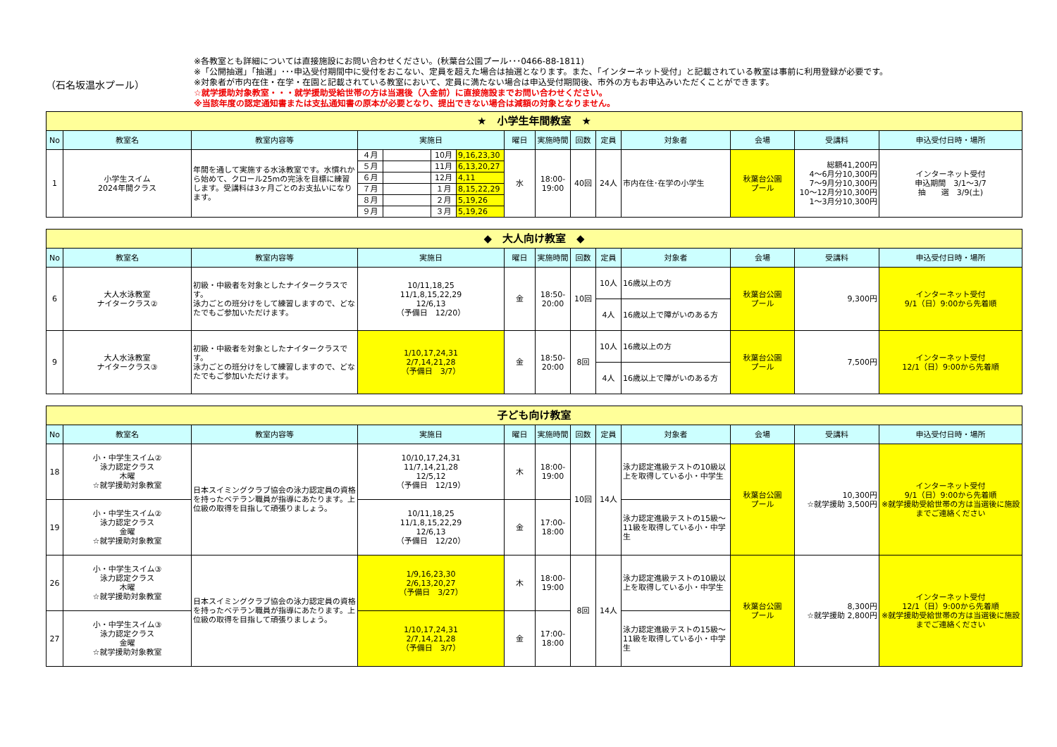（石名坂温水プール）
※各教室とも詳細については直接施設にお問い合わせください。(秋葉台公園プール･･･0466-88-1811)
※「公開抽選」「抽選」･･･申込受付期間中に受付をおこない、定員を超えた場合は抽選となります。また、「インターネット受付」と記載されている教室は事前に利用登録が必要です。
※対象者が市内在住・在学・在園と記載されている教室において、定員に満たない場合は申込受付期間後、市外の方もお申込みいただくことができます。
☆就学援助対象教室・・・就学援助受給世帯の方は当選後（入金前）に直接施設までお問い合わせください。
※当該年度の認定通知書または支払通知書の原本が必要となり、提出できない場合は減額の対象となりません。
| ★ 小学生年間教室 ★ | | | | | | | | | | | | | | |
| No | 教室名 | 教室内容等 | 実施日 | | | | 曜日 | 実施時間 | 回数 | 定員 | 対象者 | 会場 | 受講料 | 申込受付日時・場所 |
| 1 | 小学生スイム 2024年間クラス | 年間を通して実施する水泳教室です。水慣れから始めて、クロール25mの完泳を目標に練習します。受講料は3ヶ月ごとのお支払いになります。 | ４月 | | 10月 | 9,16,23,30 | 水 | 18:00- 19:00 | 40回 | 24人 | 市内在住･在学の小学生 | 秋葉台公園 プール | 総額41,200円 4～6月分10,300円 7～9月分10,300円 10～12月分10,300円 1～3月分10,300円 | インターネット受付 申込期間 3/1～3/7 抽 選 3/9(土) |
| | | | ５月 | | 11月 | 6,13,20,27 | | | | | | | | |
| | | | ６月 | | 12月 | 4,11 | | | | | | | | |
| | | | ７月 | | １月 | 8,15,22,29 | | | | | | | | |
| | | | ８月 | | ２月 | 5,19,26 | | | | | | | | |
| | | | ９月 | | ３月 | 5,19,26 | | | | | | | | |
| ◆ 大人向け教室 ◆ | | | | | | | | | | | |
| No | 教室名 | 教室内容等 | 実施日 | 曜日 | 実施時間 | 回数 | 定員 | 対象者 | 会場 | 受講料 | 申込受付日時・場所 |
| 6 | 大人水泳教室 ナイタークラス② | 初級・中級者を対象としたナイタークラスです。 泳力ごとの班分けをして練習しますので、どなたでもご参加いただけます。 | 10/11,18,25 11/1,8,15,22,29 12/6,13 （予備日 12/20） | 金 | 18:50- 20:00 | 10回 | 10人 | 16歳以上の方 | 秋葉台公園 プール | 9,300円 | インターネット受付 9/1（日）9:00から先着順 |
| | | | | | | | 4人 | 16歳以上で障がいのある方 | | | |
| 9 | 大人水泳教室 ナイタークラス③ | 初級・中級者を対象としたナイタークラスです。 泳力ごとの班分けをして練習しますので、どなたでもご参加いただけます。 | 1/10,17,24,31 2/7,14,21,28 （予備日 3/7） | 金 | 18:50- 20:00 | 8回 | 10人 | 16歳以上の方 | 秋葉台公園 プール | 7,500円 | インターネット受付 12/1（日）9:00から先着順 |
| | | | | | | | 4人 | 16歳以上で障がいのある方 | | | |
| 子ども向け教室 | | | | | | | | | | | |
| No | 教室名 | 教室内容等 | 実施日 | 曜日 | 実施時間 | 回数 | 定員 | 対象者 | 会場 | 受講料 | 申込受付日時・場所 |
| 18 | 小・中学生スイム② 泳力認定クラス 木曜 ☆就学援助対象教室 | 日本スイミングクラブ協会の泳力認定員の資格を持ったベテラン職員が指導にあたります。上位級の取得を目指して頑張りましょう。 | 10/10,17,24,31 11/7,14,21,28 12/5,12 （予備日 12/19） | 木 | 18:00- 19:00 | 10回 | 14人 | 泳力認定進級テストの10級以上を取得している小・中学生 | 秋葉台公園 プール | 10,300円 ☆就学援助 3,500円 | インターネット受付 9/1（日）9:00から先着順 ※就学援助受給世帯の方は当選後に施設までご連絡ください |
| 19 | 小・中学生スイム② 泳力認定クラス 金曜 ☆就学援助対象教室 | | 10/11,18,25 11/1,8,15,22,29 12/6,13 （予備日 12/20） | 金 | 17:00- 18:00 | | | 泳力認定進級テストの15級～11級を取得している小・中学生 | | | |
| 26 | 小・中学生スイム③ 泳力認定クラス 木曜 ☆就学援助対象教室 | 日本スイミングクラブ協会の泳力認定員の資格を持ったベテラン職員が指導にあたります。上位級の取得を目指して頑張りましょう。 | 1/9,16,23,30 2/6,13,20,27 （予備日 3/27） | 木 | 18:00- 19:00 | 8回 | 14人 | 泳力認定進級テストの10級以上を取得している小・中学生 | 秋葉台公園 プール | 8,300円 ☆就学援助 2,800円 | インターネット受付 12/1（日）9:00から先着順 ※就学援助受給世帯の方は当選後に施設までご連絡ください |
| 27 | 小・中学生スイム③ 泳力認定クラス 金曜 ☆就学援助対象教室 | | 1/10,17,24,31 2/7,14,21,28 （予備日 3/7） | 金 | 17:00- 18:00 | | | 泳力認定進級テストの15級～11級を取得している小・中学生 | | | |